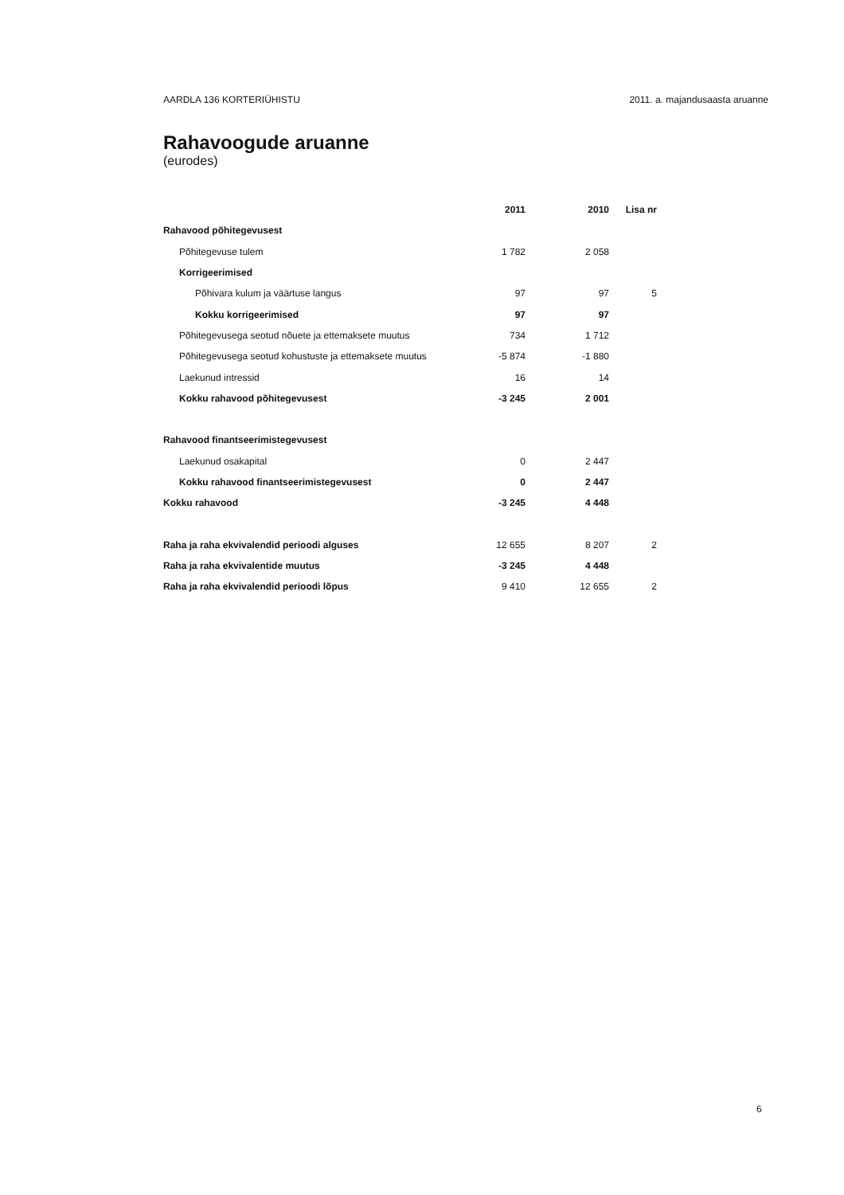AARDLA 136 KORTERIÜHISTU 2011. a. majandusaastа aruanne
Rahavoogude aruanne
(eurodes)
| | 2011 | 2010 | Lisa nr |
| --- | --- | --- | --- |
| Rahavood põhitegevusest | | | |
| Põhitegevuse tulem | 1 782 | 2 058 | |
| Korrigeerimised | | | |
| Põhivara kulum ja väärtuse langus | 97 | 97 | 5 |
| Kokku korrigeerimised | 97 | 97 | |
| Põhitegevusega seotud nõuete ja ettemaksete muutus | 734 | 1 712 | |
| Põhitegevusega seotud kohustuste ja ettemaksete muutus | -5 874 | -1 880 | |
| Laekunud intressid | 16 | 14 | |
| Kokku rahavood põhitegevusest | -3 245 | 2 001 | |
| Rahavood finantseerimistegevusest | | | |
| Laekunud osakapital | 0 | 2 447 | |
| Kokku rahavood finantseerimistegevusest | 0 | 2 447 | |
| Kokku rahavood | -3 245 | 4 448 | |
| Raha ja raha ekvivalendid perioodi alguses | 12 655 | 8 207 | 2 |
| Raha ja raha ekvivalentide muutus | -3 245 | 4 448 | |
| Raha ja raha ekvivalendid perioodi lõpus | 9 410 | 12 655 | 2 |
6